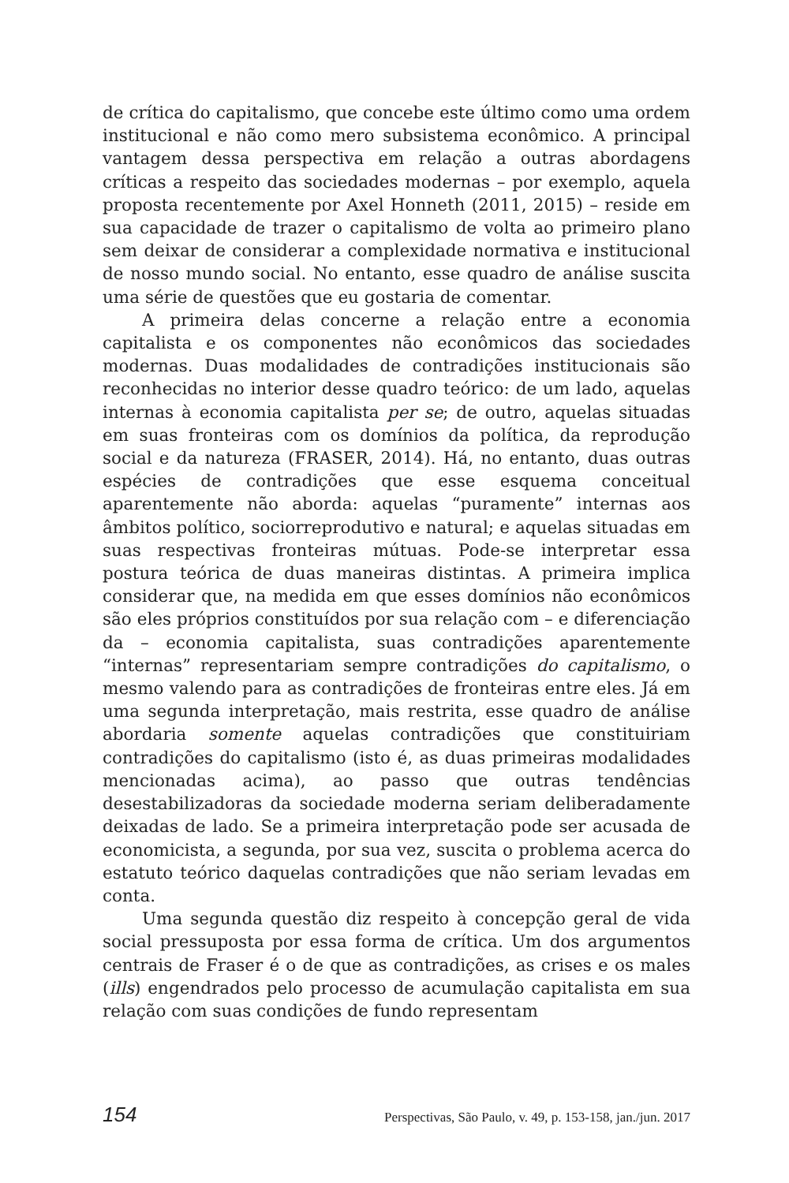de crítica do capitalismo, que concebe este último como uma ordem institucional e não como mero subsistema econômico. A principal vantagem dessa perspectiva em relação a outras abordagens críticas a respeito das sociedades modernas – por exemplo, aquela proposta recentemente por Axel Honneth (2011, 2015) – reside em sua capacidade de trazer o capitalismo de volta ao primeiro plano sem deixar de considerar a complexidade normativa e institucional de nosso mundo social. No entanto, esse quadro de análise suscita uma série de questões que eu gostaria de comentar.
A primeira delas concerne a relação entre a economia capitalista e os componentes não econômicos das sociedades modernas. Duas modalidades de contradições institucionais são reconhecidas no interior desse quadro teórico: de um lado, aquelas internas à economia capitalista per se; de outro, aquelas situadas em suas fronteiras com os domínios da política, da reprodução social e da natureza (FRASER, 2014). Há, no entanto, duas outras espécies de contradições que esse esquema conceitual aparentemente não aborda: aquelas “puramente” internas aos âmbitos político, sociorreprodutivo e natural; e aquelas situadas em suas respectivas fronteiras mútuas. Pode-se interpretar essa postura teórica de duas maneiras distintas. A primeira implica considerar que, na medida em que esses domínios não econômicos são eles próprios constituídos por sua relação com – e diferenciação da – economia capitalista, suas contradições aparentemente “internas” representariam sempre contradições do capitalismo, o mesmo valendo para as contradições de fronteiras entre eles. Já em uma segunda interpretação, mais restrita, esse quadro de análise abordaria somente aquelas contradições que constituiriam contradições do capitalismo (isto é, as duas primeiras modalidades mencionadas acima), ao passo que outras tendências desestabilizadoras da sociedade moderna seriam deliberadamente deixadas de lado. Se a primeira interpretação pode ser acusada de economicista, a segunda, por sua vez, suscita o problema acerca do estatuto teórico daquelas contradições que não seriam levadas em conta.
Uma segunda questão diz respeito à concepção geral de vida social pressuposta por essa forma de crítica. Um dos argumentos centrais de Fraser é o de que as contradições, as crises e os males (ills) engendrados pelo processo de acumulação capitalista em sua relação com suas condições de fundo representam
154 Perspectivas, São Paulo, v. 49, p. 153-158, jan./jun. 2017